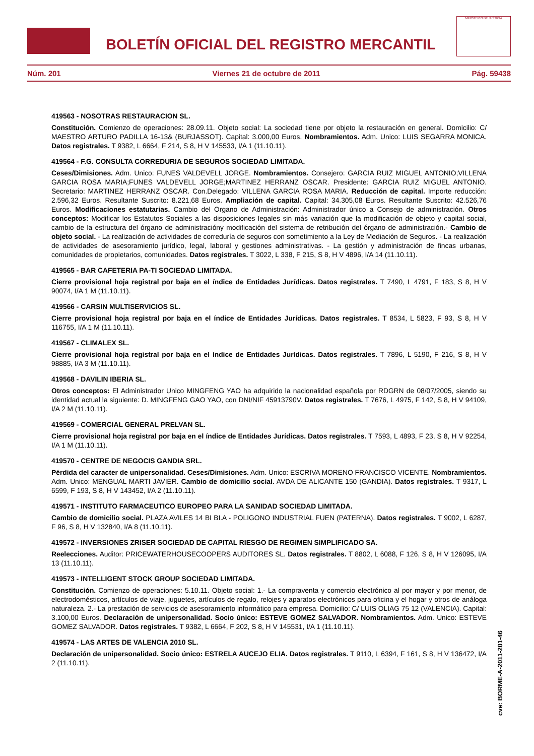BOLETÍN OFICIAL DEL REGISTRO MERCANTIL
MINISTERIO DE JUSTICIA
Núm. 201 Viernes 21 de octubre de 2011 Pág. 59438
419563 - NOSOTRAS RESTAURACION SL.
Constitución. Comienzo de operaciones: 28.09.11. Objeto social: La sociedad tiene por objeto la restauración en general. Domicilio: C/ MAESTRO ARTURO PADILLA 16-13& (BURJASSOT). Capital: 3.000,00 Euros. Nombramientos. Adm. Unico: LUIS SEGARRA MONICA. Datos registrales. T 9382, L 6664, F 214, S 8, H V 145533, I/A 1 (11.10.11).
419564 - F.G. CONSULTA CORREDURIA DE SEGUROS SOCIEDAD LIMITADA.
Ceses/Dimisiones. Adm. Unico: FUNES VALDEVELL JORGE. Nombramientos. Consejero: GARCIA RUIZ MIGUEL ANTONIO;VILLENA GARCIA ROSA MARIA;FUNES VALDEVELL JORGE;MARTINEZ HERRANZ OSCAR. Presidente: GARCIA RUIZ MIGUEL ANTONIO. Secretario: MARTINEZ HERRANZ OSCAR. Con.Delegado: VILLENA GARCIA ROSA MARIA. Reducción de capital. Importe reducción: 2.596,32 Euros. Resultante Suscrito: 8.221,68 Euros. Ampliación de capital. Capital: 34.305,08 Euros. Resultante Suscrito: 42.526,76 Euros. Modificaciones estatutarias. Cambio del Organo de Administración: Administrador único a Consejo de administración. Otros conceptos: Modificar los Estatutos Sociales a las disposiciones legales sin más variación que la modificación de objeto y capital social, cambio de la estructura del órgano de administracióny modificación del sistema de retribución del órgano de administración.- Cambio de objeto social. - La realización de actividades de correduría de seguros con sometimiento a la Ley de Mediación de Seguros. - La realización de actividades de asesoramiento jurídico, legal, laboral y gestiones administrativas. - La gestión y administración de fincas urbanas, comunidades de propietarios, comunidades. Datos registrales. T 3022, L 338, F 215, S 8, H V 4896, I/A 14 (11.10.11).
419565 - BAR CAFETERIA PA-TI SOCIEDAD LIMITADA.
Cierre provisional hoja registral por baja en el índice de Entidades Jurídicas. Datos registrales. T 7490, L 4791, F 183, S 8, H V 90074, I/A 1 M (11.10.11).
419566 - CARSIN MULTISERVICIOS SL.
Cierre provisional hoja registral por baja en el índice de Entidades Jurídicas. Datos registrales. T 8534, L 5823, F 93, S 8, H V 116755, I/A 1 M (11.10.11).
419567 - CLIMALEX SL.
Cierre provisional hoja registral por baja en el índice de Entidades Jurídicas. Datos registrales. T 7896, L 5190, F 216, S 8, H V 98885, I/A 3 M (11.10.11).
419568 - DAVILIN IBERIA SL.
Otros conceptos: El Administrador Unico MINGFENG YAO ha adquirido la nacionalidad española por RDGRN de 08/07/2005, siendo su identidad actual la siguiente: D. MINGFENG GAO YAO, con DNI/NIF 45913790V. Datos registrales. T 7676, L 4975, F 142, S 8, H V 94109, I/A 2 M (11.10.11).
419569 - COMERCIAL GENERAL PRELVAN SL.
Cierre provisional hoja registral por baja en el índice de Entidades Jurídicas. Datos registrales. T 7593, L 4893, F 23, S 8, H V 92254, I/A 1 M (11.10.11).
419570 - CENTRE DE NEGOCIS GANDIA SRL.
Pérdida del caracter de unipersonalidad. Ceses/Dimisiones. Adm. Unico: ESCRIVA MORENO FRANCISCO VICENTE. Nombramientos. Adm. Unico: MENGUAL MARTI JAVIER. Cambio de domicilio social. AVDA DE ALICANTE 150 (GANDIA). Datos registrales. T 9317, L 6599, F 193, S 8, H V 143452, I/A 2 (11.10.11).
419571 - INSTITUTO FARMACEUTICO EUROPEO PARA LA SANIDAD SOCIEDAD LIMITADA.
Cambio de domicilio social. PLAZA AVILES 14 BI BI.A - POLIGONO INDUSTRIAL FUEN (PATERNA). Datos registrales. T 9002, L 6287, F 96, S 8, H V 132840, I/A 8 (11.10.11).
419572 - INVERSIONES ZRISER SOCIEDAD DE CAPITAL RIESGO DE REGIMEN SIMPLIFICADO SA.
Reelecciones. Auditor: PRICEWATERHOUSECOOPERS AUDITORES SL. Datos registrales. T 8802, L 6088, F 126, S 8, H V 126095, I/A 13 (11.10.11).
419573 - INTELLIGENT STOCK GROUP SOCIEDAD LIMITADA.
Constitución. Comienzo de operaciones: 5.10.11. Objeto social: 1.- La compraventa y comercio electrónico al por mayor y por menor, de electrodomésticos, artículos de viaje, juguetes, artículos de regalo, relojes y aparatos electrónicos para oficina y el hogar y otros de análoga naturaleza. 2.- La prestación de servicios de asesoramiento informático para empresa. Domicilio: C/ LUIS OLIAG 75 12 (VALENCIA). Capital: 3.100,00 Euros. Declaración de unipersonalidad. Socio único: ESTEVE GOMEZ SALVADOR. Nombramientos. Adm. Unico: ESTEVE GOMEZ SALVADOR. Datos registrales. T 9382, L 6664, F 202, S 8, H V 145531, I/A 1 (11.10.11).
419574 - LAS ARTES DE VALENCIA 2010 SL.
Declaración de unipersonalidad. Socio único: ESTRELA AUCEJO ELIA. Datos registrales. T 9110, L 6394, F 161, S 8, H V 136472, I/A 2 (11.10.11).
cve: BORME-A-2011-201-46